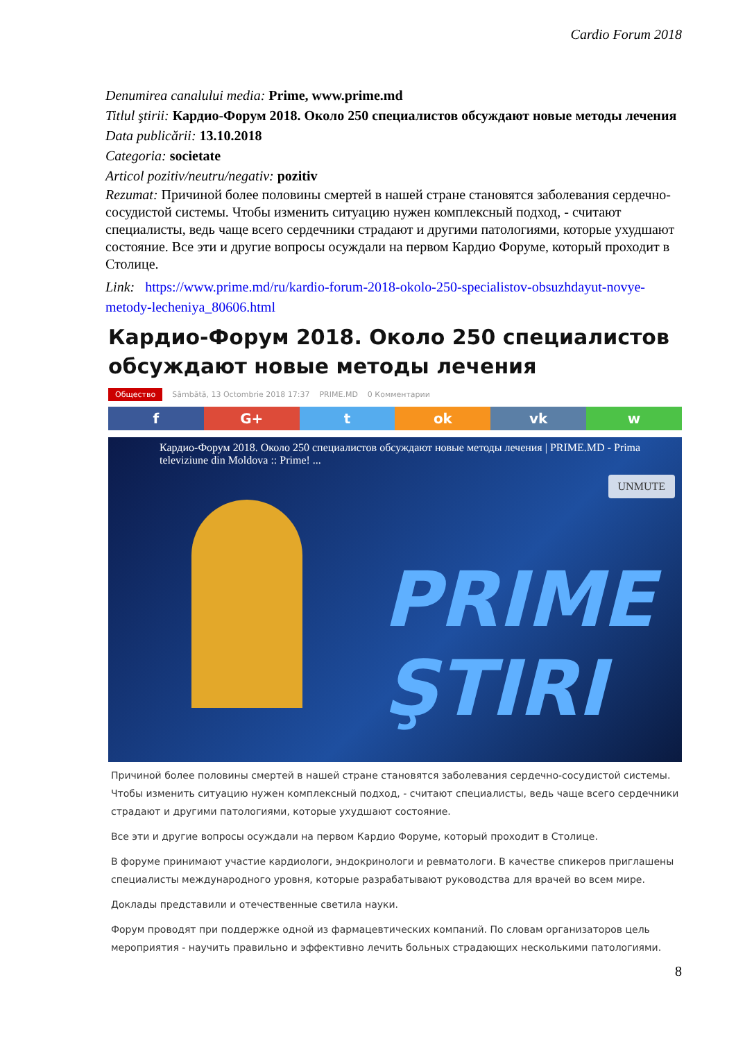Cardio Forum 2018
Denumirea canalului media: Prime, www.prime.md
Titlul ştirii: Кардио-Форум 2018. Около 250 специалистов обсуждают новые методы лечения
Data publicării: 13.10.2018
Categoria: societate
Articol pozitiv/neutru/negativ: pozitiv
Rezumat: Причиной более половины смертей в нашей стране становятся заболевания сердечно-сосудистой системы. Чтобы изменить ситуацию нужен комплексный подход, - считают специалисты, ведь чаще всего сердечники страдают и другими патологиями, которые ухудшают состояние. Все эти и другие вопросы осуждали на первом Кардио Форуме, который проходит в Столице.
Link: https://www.prime.md/ru/kardio-forum-2018-okolo-250-specialistov-obsuzhdayut-novye-metody-lecheniya_80606.html
Кардио-Форум 2018. Около 250 специалистов обсуждают новые методы лечения
Общество Sâmbătă, 13 Octombrie 2018 17:37 PRIME.MD 0 Комментарии
f G+ t ok vk w
Кардио-Форум 2018. Около 250 специалистов обсуждают новые методы лечения | PRIME.MD - Prima televiziune din Moldova :: Prime! ...
UNMUTE
PRIME
ŞTIRI
Причиной более половины смертей в нашей стране становятся заболевания сердечно-сосудистой системы. Чтобы изменить ситуацию нужен комплексный подход, - считают специалисты, ведь чаще всего сердечники страдают и другими патологиями, которые ухудшают состояние.
Все эти и другие вопросы осуждали на первом Кардио Форуме, который проходит в Столице.
В форуме принимают участие кардиологи, эндокринологи и ревматологи. В качестве спикеров приглашены специалисты международного уровня, которые разрабатывают руководства для врачей во всем мире.
Доклады представили и отечественные светила науки.
Форум проводят при поддержке одной из фармацевтических компаний. По словам организаторов цель мероприятия - научить правильно и эффективно лечить больных страдающих несколькими патологиями.
8